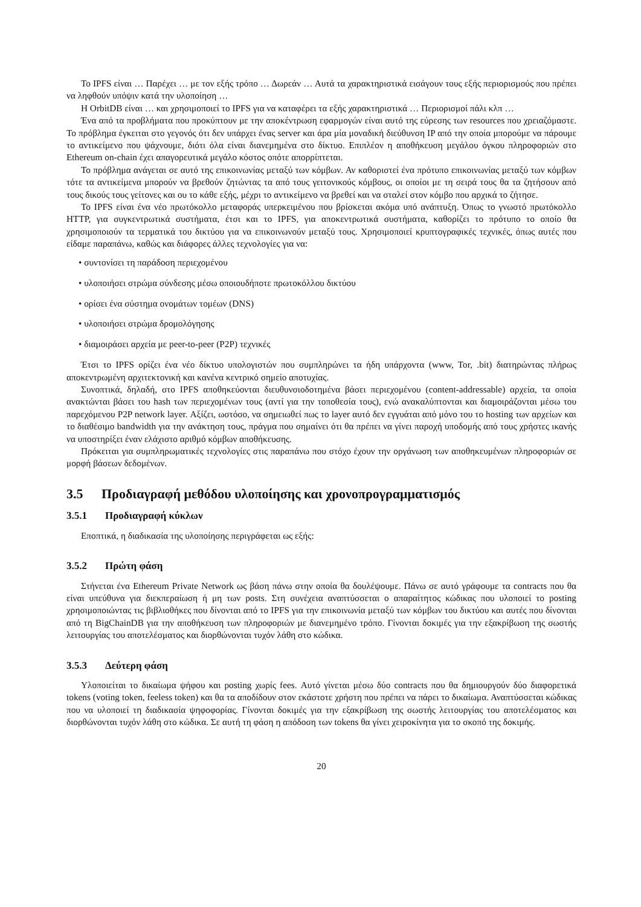Το IPFS είναι … Παρέχει … με τον εξής τρόπο … Δωρεάν … Αυτά τα χαρακτηριστικά εισάγουν τους εξής περιορισμούς που πρέπει να ληφθούν υπόψιν κατά την υλοποίηση …
Η OrbitDB είναι … και χρησιμοποιεί το IPFS για να καταφέρει τα εξής χαρακτηριστικά … Περιορισμοί πάλι κλπ …
Ένα από τα προβλήματα που προκύπτουν με την αποκέντρωση εφαρμογών είναι αυτό της εύρεσης των resources που χρειαζόμαστε. Το πρόβλημα έγκειται στο γεγονός ότι δεν υπάρχει ένας server και άρα μία μοναδική διεύθυνση IP από την οποία μπορούμε να πάρουμε το αντικείμενο που ψάχνουμε, διότι όλα είναι διανεμημένα στο δίκτυο. Επιπλέον η αποθήκευση μεγάλου όγκου πληροφοριών στο Ethereum on-chain έχει απαγορευτικά μεγάλο κόστος οπότε απορρίπτεται.
Το πρόβλημα ανάγεται σε αυτό της επικοινωνίας μεταξύ των κόμβων. Αν καθοριστεί ένα πρότυπο επικοινωνίας μεταξύ των κόμβων τότε τα αντικείμενα μπορούν να βρεθούν ζητώντας τα από τους γειτονικούς κόμβους, οι οποίοι με τη σειρά τους θα τα ζητήσουν από τους δικούς τους γείτονες και ου το κάθε εξής, μέχρι το αντικείμενο να βρεθεί και να σταλεί στον κόμβο που αρχικά το ζήτησε.
Το IPFS είναι ένα νέο πρωτόκολλο μεταφοράς υπερκειμένου που βρίσκεται ακόμα υπό ανάπτυξη. Όπως το γνωστό πρωτόκολλο HTTP, για συγκεντρωτικά συστήματα, έτσι και το IPFS, για αποκεντρωτικά συστήματα, καθορίζει το πρότυπο το οποίο θα χρησιμοποιούν τα τερματικά του δικτύου για να επικοινωνούν μεταξύ τους. Χρησιμοποιεί κρυπτογραφικές τεχνικές, όπως αυτές που είδαμε παραπάνω, καθώς και διάφορες άλλες τεχνολογίες για να:
• συντονίσει τη παράδοση περιεχομένου
• υλοποιήσει στρώμα σύνδεσης μέσω οποιουδήποτε πρωτοκόλλου δικτύου
• ορίσει ένα σύστημα ονομάτων τομέων (DNS)
• υλοποιήσει στρώμα δρομολόγησης
• διαμοιράσει αρχεία με peer-to-peer (P2P) τεχνικές
Έτσι το IPFS ορίζει ένα νέο δίκτυο υπολογιστών που συμπληρώνει τα ήδη υπάρχοντα (www, Tor, .bit) διατηρώντας πλήρως αποκεντρωμένη αρχιτεκτονική και κανένα κεντρικό σημείο αποτυχίας.
Συνοπτικά, δηλαδή, στο IPFS αποθηκεύονται διευθυνσιοδοτημένα βάσει περιεχομένου (content-addressable) αρχεία, τα οποία ανακτώνται βάσει του hash των περιεχομένων τους (αντί για την τοποθεσία τους), ενώ ανακαλύπτονται και διαμοιράζονται μέσω του παρεχόμενου P2P network layer. Αξίζει, ωστόσο, να σημειωθεί πως το layer αυτό δεν εγγυάται από μόνο του το hosting των αρχείων και το διαθέσιμο bandwidth για την ανάκτηση τους, πράγμα που σημαίνει ότι θα πρέπει να γίνει παροχή υποδομής από τους χρήστες ικανής να υποστηρίξει έναν ελάχιστο αριθμό κόμβων αποθήκευσης.
Πρόκειται για συμπληρωματικές τεχνολογίες στις παραπάνω που στόχο έχουν την οργάνωση των αποθηκευμένων πληροφοριών σε μορφή βάσεων δεδομένων.
3.5 Προδιαγραφή μεθόδου υλοποίησης και χρονοπρογραμματισμός
3.5.1 Προδιαγραφή κύκλων
Εποπτικά, η διαδικασία της υλοποίησης περιγράφεται ως εξής:
3.5.2 Πρώτη φάση
Στήνεται ένα Ethereum Private Network ως βάση πάνω στην οποία θα δουλέψουμε. Πάνω σε αυτό γράφουμε τα contracts που θα είναι υπεύθυνα για διεκπεραίωση ή μη των posts. Στη συνέχεια αναπτύσσεται ο απαραίτητος κώδικας που υλοποιεί το posting χρησιμοποιώντας τις βιβλιοθήκες που δίνονται από το IPFS για την επικοινωνία μεταξύ των κόμβων του δικτύου και αυτές που δίνονται από τη BigChainDB για την αποθήκευση των πληροφοριών με διανεμημένο τρόπο. Γίνονται δοκιμές για την εξακρίβωση της σωστής λειτουργίας του αποτελέσματος και διορθώνονται τυχόν λάθη στο κώδικα.
3.5.3 Δεύτερη φάση
Υλοποιείται το δικαίωμα ψήφου και posting χωρίς fees. Αυτό γίνεται μέσω δύο contracts που θα δημιουργούν δύο διαφορετικά tokens (voting token, feeless token) και θα τα αποδίδουν στον εκάστοτε χρήστη που πρέπει να πάρει το δικαίωμα. Αναπτύσσεται κώδικας που να υλοποιεί τη διαδικασία ψηφοφορίας. Γίνονται δοκιμές για την εξακρίβωση της σωστής λειτουργίας του αποτελέσματος και διορθώνονται τυχόν λάθη στο κώδικα. Σε αυτή τη φάση η απόδοση των tokens θα γίνει χειροκίνητα για το σκοπό της δοκιμής.
20